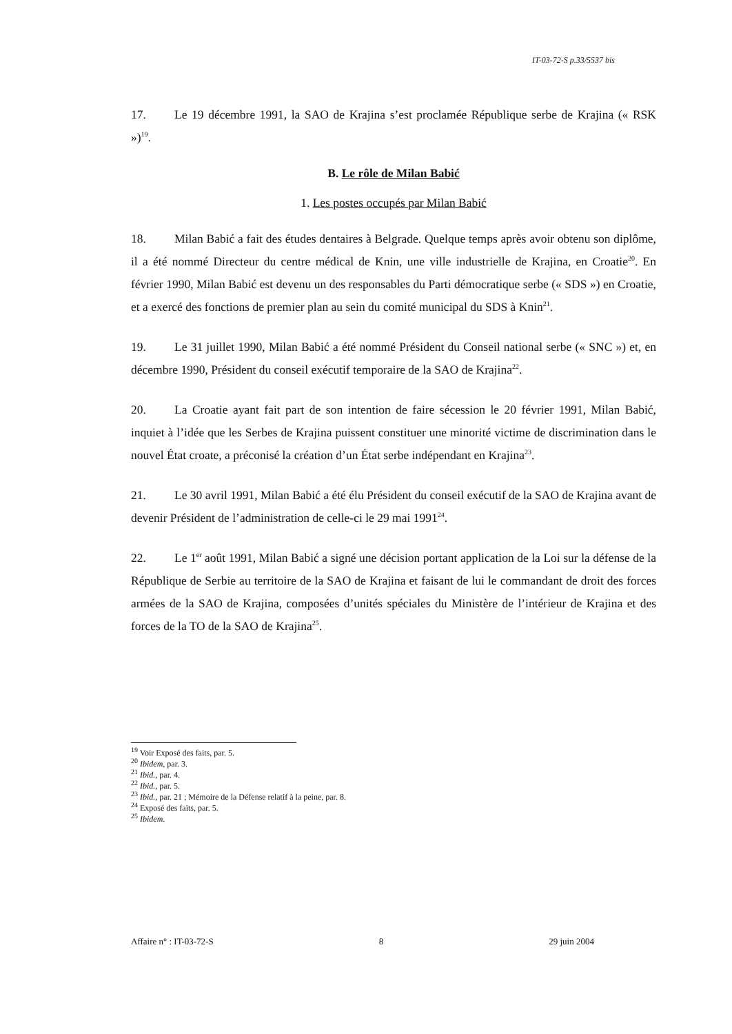IT-03-72-S p.33/5537 bis
17. Le 19 décembre 1991, la SAO de Krajina s’est proclamée République serbe de Krajina (« RSK »)<sup>19</sup>.
B. Le rôle de Milan Babić
1. Les postes occupés par Milan Babić
18. Milan Babić a fait des études dentaires à Belgrade. Quelque temps après avoir obtenu son diplôme, il a été nommé Directeur du centre médical de Knin, une ville industrielle de Krajina, en Croatie<sup>20</sup>. En février 1990, Milan Babić est devenu un des responsables du Parti démocratique serbe (« SDS ») en Croatie, et a exercé des fonctions de premier plan au sein du comité municipal du SDS à Knin<sup>21</sup>.
19. Le 31 juillet 1990, Milan Babić a été nommé Président du Conseil national serbe (« SNC ») et, en décembre 1990, Président du conseil exécutif temporaire de la SAO de Krajina<sup>22</sup>.
20. La Croatie ayant fait part de son intention de faire sécession le 20 février 1991, Milan Babić, inquiet à l’idée que les Serbes de Krajina puissent constituer une minorité victime de discrimination dans le nouvel État croate, a préconisé la création d’un État serbe indépendant en Krajina<sup>23</sup>.
21. Le 30 avril 1991, Milan Babić a été élu Président du conseil exécutif de la SAO de Krajina avant de devenir Président de l’administration de celle-ci le 29 mai 1991<sup>24</sup>.
22. Le 1<sup>er</sup> août 1991, Milan Babić a signé une décision portant application de la Loi sur la défense de la République de Serbie au territoire de la SAO de Krajina et faisant de lui le commandant de droit des forces armées de la SAO de Krajina, composées d’unités spéciales du Ministère de l’intérieur de Krajina et des forces de la TO de la SAO de Krajina<sup>25</sup>.
<sup>19</sup> Voir Exposé des faits, par. 5.
<sup>20</sup> Ibidem, par. 3.
<sup>21</sup> Ibid., par. 4.
<sup>22</sup> Ibid., par. 5.
<sup>23</sup> Ibid., par. 21 ; Mémoire de la Défense relatif à la peine, par. 8.
<sup>24</sup> Exposé des faits, par. 5.
<sup>25</sup> Ibidem.
Affaire n° : IT-03-72-S 8 29 juin 2004